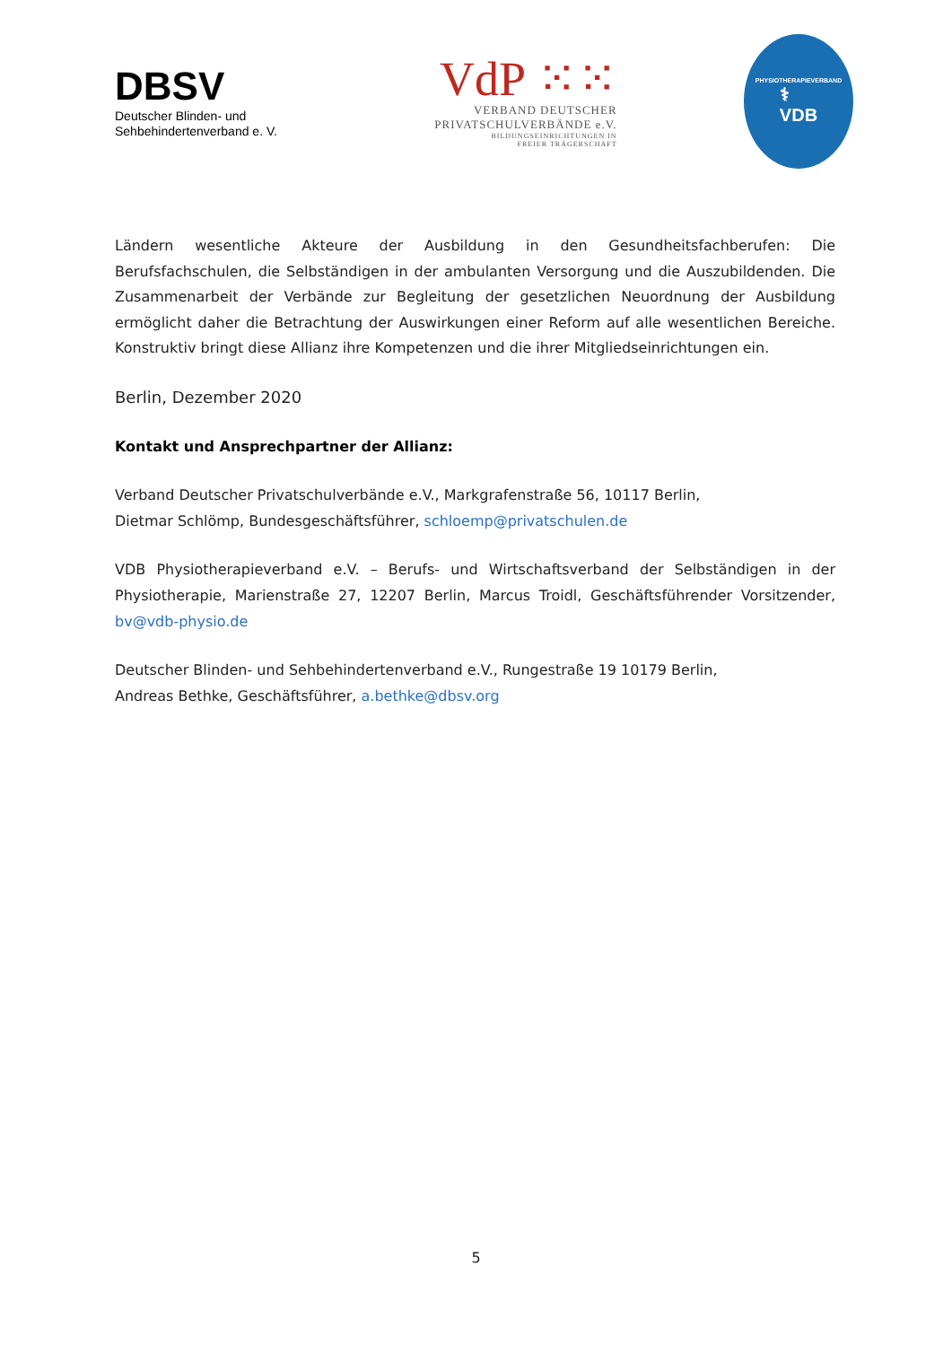DBSV
Deutscher Blinden- und
Sehbehindertenverband e. V.
VdP ⁙⁙
VERBAND DEUTSCHER
PRIVATSCHULVERBÄNDE e.V.
BILDUNGSEINRICHTUNGEN IN
FREIER TRÄGERSCHAFT
PHYSIOTHERAPIEVERBAND
⚕
VDB
Ländern wesentliche Akteure der Ausbildung in den Gesundheitsfachberufen: Die Berufsfachschulen, die Selbständigen in der ambulanten Versorgung und die Auszubildenden. Die Zusammenarbeit der Verbände zur Begleitung der gesetzlichen Neuordnung der Ausbildung ermöglicht daher die Betrachtung der Auswirkungen einer Reform auf alle wesentlichen Bereiche. Konstruktiv bringt diese Allianz ihre Kompetenzen und die ihrer Mitgliedseinrichtungen ein.
Berlin, Dezember 2020
Kontakt und Ansprechpartner der Allianz:
Verband Deutscher Privatschulverbände e.V., Markgrafenstraße 56, 10117 Berlin,
Dietmar Schlömp, Bundesgeschäftsführer, schloemp@privatschulen.de
VDB Physiotherapieverband e.V. – Berufs- und Wirtschaftsverband der Selbständigen in der Physiotherapie, Marienstraße 27, 12207 Berlin, Marcus Troidl, Geschäftsführender Vorsitzender, bv@vdb-physio.de
Deutscher Blinden- und Sehbehindertenverband e.V., Rungestraße 19 10179 Berlin,
Andreas Bethke, Geschäftsführer, a.bethke@dbsv.org
5